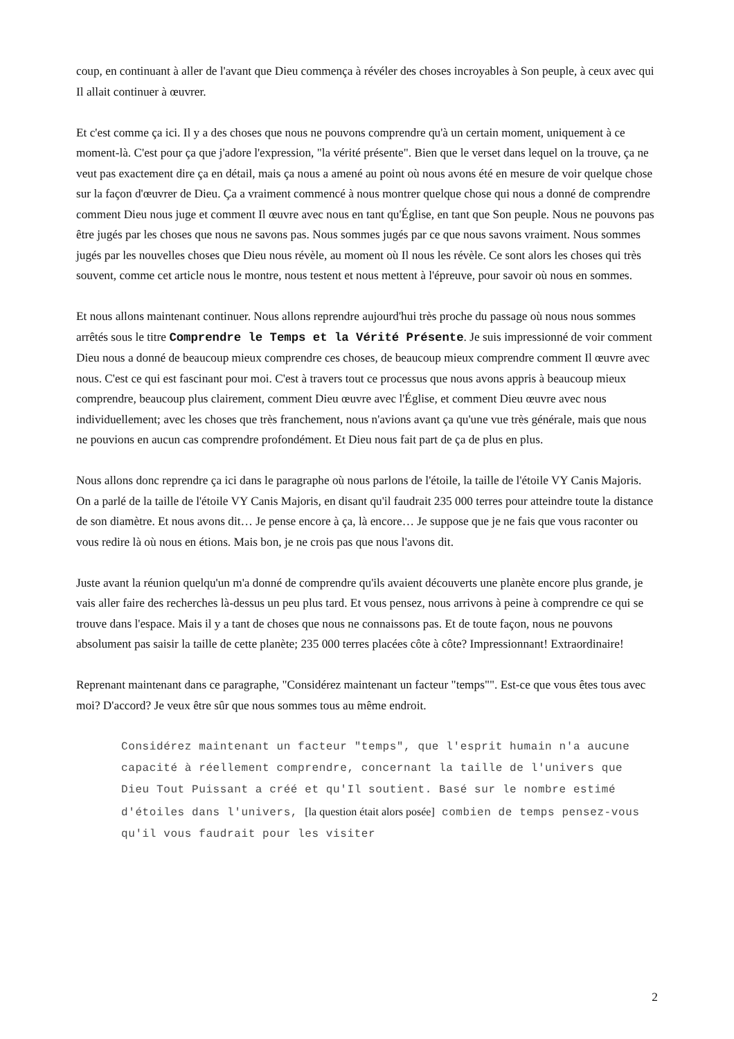coup, en continuant à aller de l'avant que Dieu commença à révéler des choses incroyables à Son peuple, à ceux avec qui Il allait continuer à œuvrer.
Et c'est comme ça ici. Il y a des choses que nous ne pouvons comprendre qu'à un certain moment, uniquement à ce moment-là. C'est pour ça que j'adore l'expression, "la vérité présente". Bien que le verset dans lequel on la trouve, ça ne veut pas exactement dire ça en détail, mais ça nous a amené au point où nous avons été en mesure de voir quelque chose sur la façon d'œuvrer de Dieu. Ça a vraiment commencé à nous montrer quelque chose qui nous a donné de comprendre comment Dieu nous juge et comment Il œuvre avec nous en tant qu'Église, en tant que Son peuple. Nous ne pouvons pas être jugés par les choses que nous ne savons pas. Nous sommes jugés par ce que nous savons vraiment. Nous sommes jugés par les nouvelles choses que Dieu nous révèle, au moment où Il nous les révèle. Ce sont alors les choses qui très souvent, comme cet article nous le montre, nous testent et nous mettent à l'épreuve, pour savoir où nous en sommes.
Et nous allons maintenant continuer. Nous allons reprendre aujourd'hui très proche du passage où nous nous sommes arrêtés sous le titre Comprendre le Temps et la Vérité Présente. Je suis impressionné de voir comment Dieu nous a donné de beaucoup mieux comprendre ces choses, de beaucoup mieux comprendre comment Il œuvre avec nous. C'est ce qui est fascinant pour moi. C'est à travers tout ce processus que nous avons appris à beaucoup mieux comprendre, beaucoup plus clairement, comment Dieu œuvre avec l'Église, et comment Dieu œuvre avec nous individuellement; avec les choses que très franchement, nous n'avions avant ça qu'une vue très générale, mais que nous ne pouvions en aucun cas comprendre profondément. Et Dieu nous fait part de ça de plus en plus.
Nous allons donc reprendre ça ici dans le paragraphe où nous parlons de l'étoile, la taille de l'étoile VY Canis Majoris. On a parlé de la taille de l'étoile VY Canis Majoris, en disant qu'il faudrait 235 000 terres pour atteindre toute la distance de son diamètre. Et nous avons dit… Je pense encore à ça, là encore… Je suppose que je ne fais que vous raconter ou vous redire là où nous en étions. Mais bon, je ne crois pas que nous l'avons dit.
Juste avant la réunion quelqu'un m'a donné de comprendre qu'ils avaient découverts une planète encore plus grande, je vais aller faire des recherches là-dessus un peu plus tard. Et vous pensez, nous arrivons à peine à comprendre ce qui se trouve dans l'espace. Mais il y a tant de choses que nous ne connaissons pas. Et de toute façon, nous ne pouvons absolument pas saisir la taille de cette planète; 235 000 terres placées côte à côte? Impressionnant! Extraordinaire!
Reprenant maintenant dans ce paragraphe, "Considérez maintenant un facteur "temps"". Est-ce que vous êtes tous avec moi? D'accord? Je veux être sûr que nous sommes tous au même endroit.
Considérez maintenant un facteur "temps", que l'esprit humain n'a aucune capacité à réellement comprendre, concernant la taille de l'univers que Dieu Tout Puissant a créé et qu'Il soutient. Basé sur le nombre estimé d'étoiles dans l'univers, [la question était alors posée] combien de temps pensez-vous qu'il vous faudrait pour les visiter
2